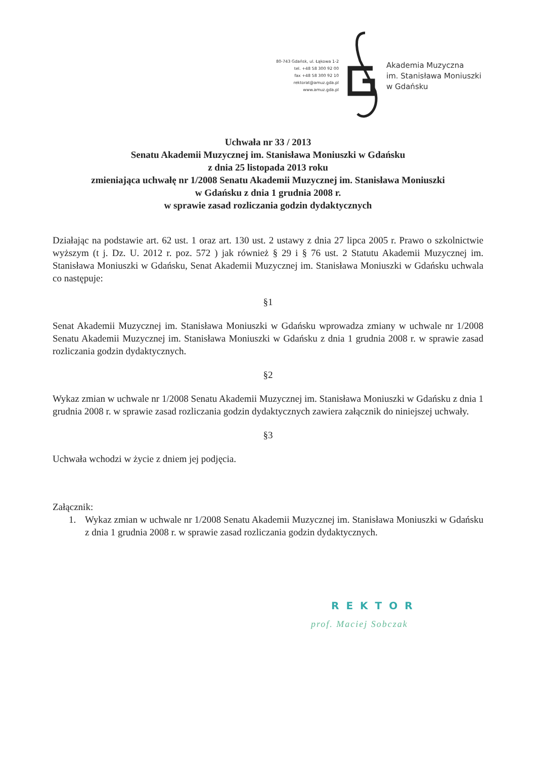80-743 Gdańsk, ul. Łąkowa 1-2
tel. +48 58 300 92 00
fax +48 58 300 92 10
rektorat@amuz.gda.pl
www.amuz.gda.pl
Akademia Muzyczna
im. Stanisława Moniuszki
w Gdańsku
Uchwała nr 33 / 2013
Senatu Akademii Muzycznej im. Stanisława Moniuszki w Gdańsku
z dnia 25 listopada 2013 roku
zmieniająca uchwałę nr 1/2008 Senatu Akademii Muzycznej im. Stanisława Moniuszki
w Gdańsku z dnia 1 grudnia 2008 r.
w sprawie zasad rozliczania godzin dydaktycznych
Działając na podstawie art. 62 ust. 1 oraz art. 130 ust. 2 ustawy z dnia 27 lipca 2005 r. Prawo o szkolnictwie wyższym (t j. Dz. U. 2012 r. poz. 572 ) jak również § 29 i § 76 ust. 2 Statutu Akademii Muzycznej im. Stanisława Moniuszki w Gdańsku, Senat Akademii Muzycznej im. Stanisława Moniuszki w Gdańsku uchwala co następuje:
§1
Senat Akademii Muzycznej im. Stanisława Moniuszki w Gdańsku wprowadza zmiany w uchwale nr 1/2008 Senatu Akademii Muzycznej im. Stanisława Moniuszki w Gdańsku z dnia 1 grudnia 2008 r. w sprawie zasad rozliczania godzin dydaktycznych.
§2
Wykaz zmian w uchwale nr 1/2008 Senatu Akademii Muzycznej im. Stanisława Moniuszki w Gdańsku z dnia 1 grudnia 2008 r. w sprawie zasad rozliczania godzin dydaktycznych zawiera załącznik do niniejszej uchwały.
§3
Uchwała wchodzi w życie z dniem jej podjęcia.
Załącznik:
1. Wykaz zmian w uchwale nr 1/2008 Senatu Akademii Muzycznej im. Stanisława Moniuszki w Gdańsku z dnia 1 grudnia 2008 r. w sprawie zasad rozliczania godzin dydaktycznych.
REKTOR
prof. Maciej Sobczak